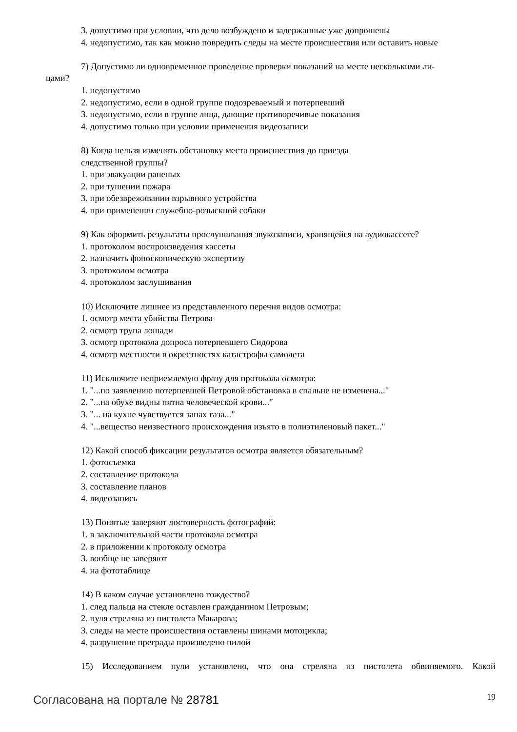3. допустимо при условии, что дело возбуждено и задержанные уже допрошены
4. недопустимо, так как можно повредить следы на месте происшествия или оставить новые
7) Допустимо ли одновременное проведение проверки показаний на месте несколькими ли-
цами?
1. недопустимо
2. недопустимо, если в одной группе подозреваемый и потерпевший
3. недопустимо, если в группе лица, дающие противоречивые показания
4. допустимо только при условии применения видеозаписи
8) Когда нельзя изменять обстановку места происшествия до приезда
следственной группы?
1. при эвакуации раненых
2. при тушении пожара
3. при обезвреживании взрывного устройства
4. при применении служебно-розыскной собаки
9) Как оформить результаты прослушивания звукозаписи, хранящейся на аудиокассете?
1. протоколом воспроизведения кассеты
2. назначить фоноскопическую экспертизу
3. протоколом осмотра
4. протоколом заслушивания
10) Исключите лишнее из представленного перечня видов осмотра:
1. осмотр места убийства Петрова
2. осмотр трупа лошади
3. осмотр протокола допроса потерпевшего Сидорова
4. осмотр местности в окрестностях катастрофы самолета
11) Исключите неприемлемую фразу для протокола осмотра:
1. "...по заявлению потерпевшей Петровой обстановка в спальне не изменена..."
2. "...на обухе видны пятна человеческой крови..."
3. "... на кухне чувствуется запах газа..."
4. "...вещество неизвестного происхождения изъято в полиэтиленовый пакет..."
12) Какой способ фиксации результатов осмотра является обязательным?
1. фотосъемка
2. составление протокола
3. составление планов
4. видеозапись
13) Понятые заверяют достоверность фотографий:
1. в заключительной части протокола осмотра
2. в приложении к протоколу осмотра
3. вообще не заверяют
4. на фототаблице
14) В каком случае установлено тождество?
1. след пальца на стекле оставлен гражданином Петровым;
2. пуля стреляна из пистолета Макарова;
3. следы на месте происшествия оставлены шинами мотоцикла;
4. разрушение преграды произведено пилой
15) Исследованием пули установлено, что она стреляна из пистолета обвиняемого. Какой
Согласована на портале № 28781 19